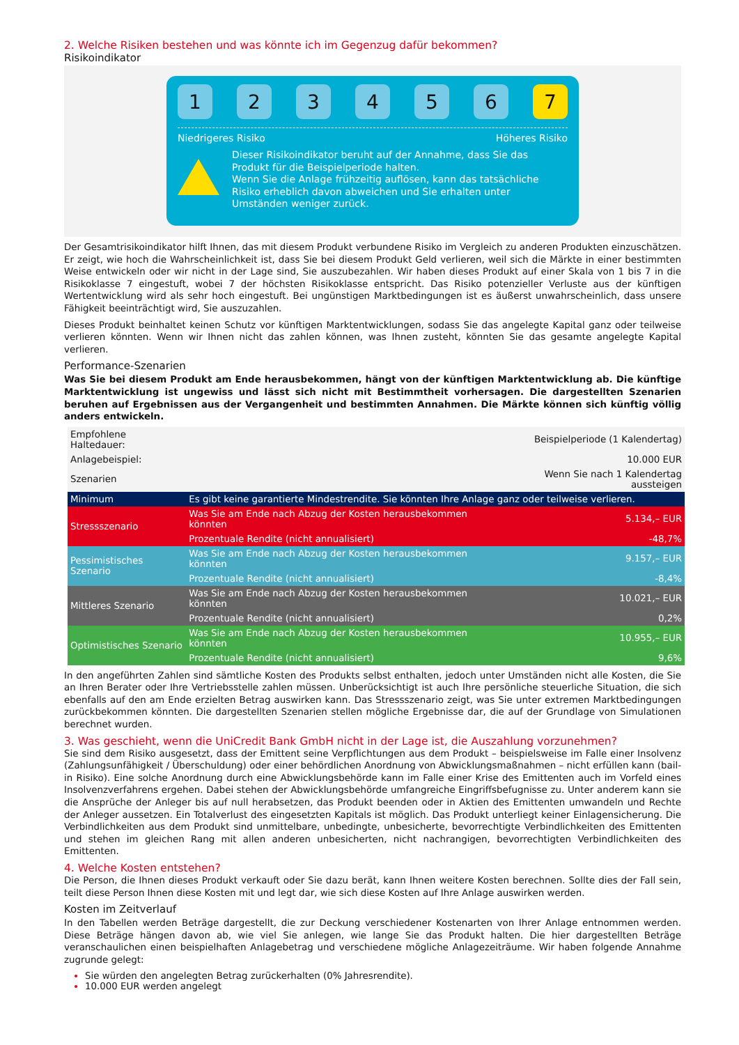2. Welche Risiken bestehen und was könnte ich im Gegenzug dafür bekommen?
Risikoindikator
1 2 3 4 5 6 7
Niedrigeres Risiko Höheres Risiko
Dieser Risikoindikator beruht auf der Annahme, dass Sie das Produkt für die Beispielperiode halten.
Wenn Sie die Anlage frühzeitig auflösen, kann das tatsächliche Risiko erheblich davon abweichen und Sie erhalten unter Umständen weniger zurück.
Der Gesamtrisikoindikator hilft Ihnen, das mit diesem Produkt verbundene Risiko im Vergleich zu anderen Produkten einzuschätzen. Er zeigt, wie hoch die Wahrscheinlichkeit ist, dass Sie bei diesem Produkt Geld verlieren, weil sich die Märkte in einer bestimmten Weise entwickeln oder wir nicht in der Lage sind, Sie auszubezahlen. Wir haben dieses Produkt auf einer Skala von 1 bis 7 in die Risikoklasse 7 eingestuft, wobei 7 der höchsten Risikoklasse entspricht. Das Risiko potenzieller Verluste aus der künftigen Wertentwicklung wird als sehr hoch eingestuft. Bei ungünstigen Marktbedingungen ist es äußerst unwahrscheinlich, dass unsere Fähigkeit beeinträchtigt wird, Sie auszuzahlen.
Dieses Produkt beinhaltet keinen Schutz vor künftigen Marktentwicklungen, sodass Sie das angelegte Kapital ganz oder teilweise verlieren könnten. Wenn wir Ihnen nicht das zahlen können, was Ihnen zusteht, könnten Sie das gesamte angelegte Kapital verlieren.
Performance-Szenarien
Was Sie bei diesem Produkt am Ende herausbekommen, hängt von der künftigen Marktentwicklung ab. Die künftige Marktentwicklung ist ungewiss und lässt sich nicht mit Bestimmtheit vorhersagen. Die dargestellten Szenarien beruhen auf Ergebnissen aus der Vergangenheit und bestimmten Annahmen. Die Märkte können sich künftig völlig anders entwickeln.
| Empfohlene Haltedauer: | | Beispielperiode (1 Kalendertag) |
| Anlagebeispiel: | | 10.000 EUR |
| Szenarien | | Wenn Sie nach 1 Kalendertag aussteigen |
| Minimum | Es gibt keine garantierte Mindestrendite. Sie könnten Ihre Anlage ganz oder teilweise verlieren. | |
| Stressszenario | Was Sie am Ende nach Abzug der Kosten herausbekommen könnten | 5.134,– EUR |
| | Prozentuale Rendite (nicht annualisiert) | -48,7% |
| Pessimistisches Szenario | Was Sie am Ende nach Abzug der Kosten herausbekommen könnten | 9.157,– EUR |
| | Prozentuale Rendite (nicht annualisiert) | -8,4% |
| Mittleres Szenario | Was Sie am Ende nach Abzug der Kosten herausbekommen könnten | 10.021,– EUR |
| | Prozentuale Rendite (nicht annualisiert) | 0,2% |
| Optimistisches Szenario | Was Sie am Ende nach Abzug der Kosten herausbekommen könnten | 10.955,– EUR |
| | Prozentuale Rendite (nicht annualisiert) | 9,6% |
In den angeführten Zahlen sind sämtliche Kosten des Produkts selbst enthalten, jedoch unter Umständen nicht alle Kosten, die Sie an Ihren Berater oder Ihre Vertriebsstelle zahlen müssen. Unberücksichtigt ist auch Ihre persönliche steuerliche Situation, die sich ebenfalls auf den am Ende erzielten Betrag auswirken kann. Das Stressszenario zeigt, was Sie unter extremen Marktbedingungen zurückbekommen könnten. Die dargestellten Szenarien stellen mögliche Ergebnisse dar, die auf der Grundlage von Simulationen berechnet wurden.
3. Was geschieht, wenn die UniCredit Bank GmbH nicht in der Lage ist, die Auszahlung vorzunehmen?
Sie sind dem Risiko ausgesetzt, dass der Emittent seine Verpflichtungen aus dem Produkt – beispielsweise im Falle einer Insolvenz (Zahlungsunfähigkeit / Überschuldung) oder einer behördlichen Anordnung von Abwicklungsmaßnahmen – nicht erfüllen kann (bail-in Risiko). Eine solche Anordnung durch eine Abwicklungsbehörde kann im Falle einer Krise des Emittenten auch im Vorfeld eines Insolvenzverfahrens ergehen. Dabei stehen der Abwicklungsbehörde umfangreiche Eingriffsbefugnisse zu. Unter anderem kann sie die Ansprüche der Anleger bis auf null herabsetzen, das Produkt beenden oder in Aktien des Emittenten umwandeln und Rechte der Anleger aussetzen. Ein Totalverlust des eingesetzten Kapitals ist möglich. Das Produkt unterliegt keiner Einlagensicherung. Die Verbindlichkeiten aus dem Produkt sind unmittelbare, unbedingte, unbesicherte, bevorrechtigte Verbindlichkeiten des Emittenten und stehen im gleichen Rang mit allen anderen unbesicherten, nicht nachrangigen, bevorrechtigten Verbindlichkeiten des Emittenten.
4. Welche Kosten entstehen?
Die Person, die Ihnen dieses Produkt verkauft oder Sie dazu berät, kann Ihnen weitere Kosten berechnen. Sollte dies der Fall sein, teilt diese Person Ihnen diese Kosten mit und legt dar, wie sich diese Kosten auf Ihre Anlage auswirken werden.
Kosten im Zeitverlauf
In den Tabellen werden Beträge dargestellt, die zur Deckung verschiedener Kostenarten von Ihrer Anlage entnommen werden. Diese Beträge hängen davon ab, wie viel Sie anlegen, wie lange Sie das Produkt halten. Die hier dargestellten Beträge veranschaulichen einen beispielhaften Anlagebetrag und verschiedene mögliche Anlagezeiträume. Wir haben folgende Annahme zugrunde gelegt:
Sie würden den angelegten Betrag zurückerhalten (0% Jahresrendite).
10.000 EUR werden angelegt